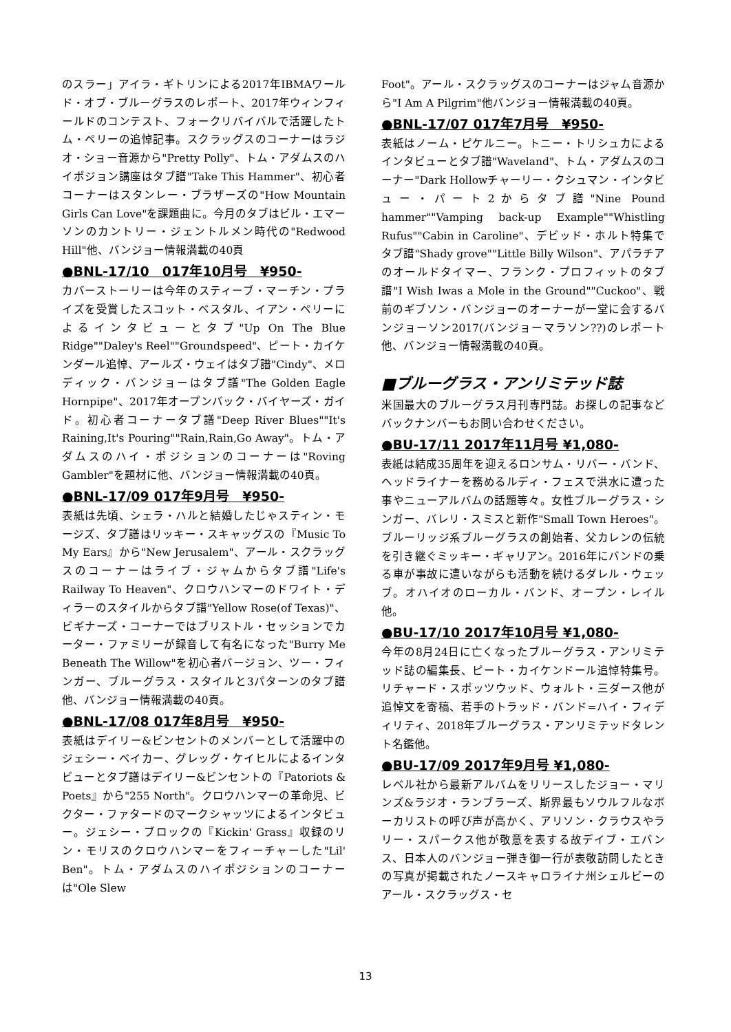のスラー」アイラ・ギトリンによる2017年IBMAワールド・オブ・ブルーグラスのレポート、2017年ウィンフィールドのコンテスト、フォークリバイバルで活躍したトム・ペリーの追悼記事。スクラッグスのコーナーはラジオ・ショー音源から"Pretty Polly"、トム・アダムスのハイポジョン講座はタブ譜"Take This Hammer"、初心者コーナーはスタンレー・ブラザーズの"How Mountain Girls Can Love"を課題曲に。今月のタブはビル・エマーソンのカントリー・ジェントルメン時代の"Redwood Hill"他、バンジョー情報満載の40頁
●BNL-17/10　017年10月号　¥950-
カバーストーリーは今年のスティーブ・マーチン・プライズを受賞したスコット・ベスタル、イアン・ペリーによるインタビューとタブ"Up On The Blue Ridge""Daley's Reel""Groundspeed"、ピート・カイケンダール追悼、アールズ・ウェイはタブ譜"Cindy"、メロディック・バンジョーはタブ譜"The Golden Eagle Hornpipe"、2017年オープンバック・バイヤーズ・ガイド。初心者コーナータブ譜"Deep River Blues""It's Raining,It's Pouring""Rain,Rain,Go Away"。トム・アダムスのハイ・ポジションのコーナーは"Roving Gambler"を題材に他、バンジョー情報満載の40頁。
●BNL-17/09 017年9月号　¥950-
表紙は先頃、シェラ・ハルと結婚したじゃスティン・モージズ、タブ譜はリッキー・スキャッグスの『Music To My Ears』から"New Jerusalem"、アール・スクラッグスのコーナーはライブ・ジャムからタブ譜"Life's Railway To Heaven"、クロウハンマーのドワイト・ディラーのスタイルからタブ譜"Yellow Rose(of Texas)"、ビギナーズ・コーナーではブリストル・セッションでカーター・ファミリーが録音して有名になった"Burry Me Beneath The Willow"を初心者バージョン、ツー・フィンガー、ブルーグラス・スタイルと3パターンのタブ譜他、バンジョー情報満載の40頁。
●BNL-17/08 017年8月号　¥950-
表紙はデイリー&ビンセントのメンバーとして活躍中のジェシー・ベイカー、グレッグ・ケイヒルによるインタビューとタブ譜はデイリー&ビンセントの『Patoriots & Poets』から"255 North"。クロウハンマーの革命児、ビクター・ファタードのマークシャッツによるインタビュー。ジェシー・ブロックの『Kickin' Grass』収録のリン・モリスのクロウハンマーをフィーチャーした"Lil' Ben"。トム・アダムスのハイポジションのコーナーは"Ole Slew
Foot"。アール・スクラッグスのコーナーはジャム音源から"I Am A Pilgrim"他バンジョー情報満載の40頁。
●BNL-17/07 017年7月号　¥950-
表紙はノーム・ピケルニー。トニー・トリシュカによるインタビューとタブ譜"Waveland"、トム・アダムスのコーナー"Dark Hollowチャーリー・クシュマン・インタビュー・パート2からタブ譜"Nine Pound hammer""Vamping back-up Example""Whistling Rufus""Cabin in Caroline"、デビッド・ホルト特集でタブ譜"Shady grove""Little Billy Wilson"、アパラチアのオールドタイマー、フランク・プロフィットのタブ譜"I Wish Iwas a Mole in the Ground""Cuckoo"、戦前のギブソン・バンジョーのオーナーが一堂に会するバンジョーソン2017(バンジョーマラソン??)のレポート他、バンジョー情報満載の40頁。
■ブルーグラス・アンリミテッド誌
米国最大のブルーグラス月刊専門誌。お探しの記事などバックナンバーもお問い合わせください。
●BU-17/11 2017年11月号 ¥1,080-
表紙は結成35周年を迎えるロンサム・リバー・バンド、ヘッドライナーを務めるルディ・フェスで洪水に遭った事やニューアルバムの話題等々。女性ブルーグラス・シンガー、バレリ・スミスと新作"Small Town Heroes"。ブルーリッジ系ブルーグラスの創始者、父カレンの伝統を引き継ぐミッキー・ギャリアン。2016年にバンドの乗る車が事故に遭いながらも活動を続けるダレル・ウェッブ。オハイオのローカル・バンド、オープン・レイル他。
●BU-17/10 2017年10月号 ¥1,080-
今年の8月24日に亡くなったブルーグラス・アンリミテッド誌の編集長、ピート・カイケンドール追悼特集号。リチャード・スポッツウッド、ウォルト・三ダース他が追悼文を寄稿、若手のトラッド・バンド=ハイ・フィディリティ、2018年ブルーグラス・アンリミテッドタレント名鑑他。
●BU-17/09 2017年9月号 ¥1,080-
レベル社から最新アルバムをリリースしたジョー・マリンズ&ラジオ・ランブラーズ、斯界最もソウルフルなボーカリストの呼び声が高かく、アリソン・クラウスやラリー・スパークス他が敬意を表する故デイブ・エバンス、日本人のバンジョー弾き御一行が表敬訪問したときの写真が掲載されたノースキャロライナ州シェルビーのアール・スクラッグス・セ
13